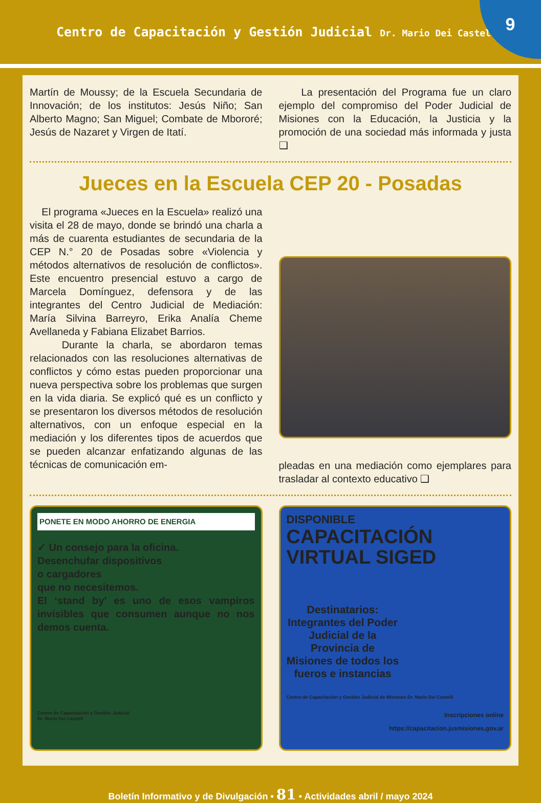Centro de Capacitación y Gestión Judicial Dr. Mario Dei Castelli
9
Martín de Moussy; de la Escuela Secundaria de Innovación; de los institutos: Jesús Niño; San Alberto Magno; San Miguel; Combate de Mbororé; Jesús de Nazaret y Virgen de Itatí.
La presentación del Programa fue un claro ejemplo del compromiso del Poder Judicial de Misiones con la Educación, la Justicia y la promoción de una sociedad más informada y justa ❑
Jueces en la Escuela CEP 20 - Posadas
El programa «Jueces en la Escuela» realizó una visita el 28 de mayo, donde se brindó una charla a más de cuarenta estudiantes de secundaria de la CEP N.° 20 de Posadas sobre «Violencia y métodos alternativos de resolución de conflictos». Este encuentro presencial estuvo a cargo de Marcela Domínguez, defensora y de las integrantes del Centro Judicial de Mediación: María Silvina Barreyro, Erika Analía Cheme Avellaneda y Fabiana Elizabet Barrios.
Durante la charla, se abordaron temas relacionados con las resoluciones alternativas de conflictos y cómo estas pueden proporcionar una nueva perspectiva sobre los problemas que surgen en la vida diaria. Se explicó qué es un conflicto y se presentaron los diversos métodos de resolución alternativos, con un enfoque especial en la mediación y los diferentes tipos de acuerdos que se pueden alcanzar enfatizando algunas de las técnicas de comunicación em-
pleadas en una mediación como ejemplares para trasladar al contexto educativo ❑
PONETE EN MODO AHORRO DE ENERGIA
✓ Un consejo para la oficina.
Desenchufar dispositivos
o cargadores
que no necesitemos.
El ‘stand by’ es uno de esos vampiros invisibles que consumen aunque no nos demos cuenta.
Centro de Capacitación y Gestión Judicial
Dr. Mario Dei Castelli
DISPONIBLE
CAPACITACIÓN
VIRTUAL SIGED
Destinatarios:
Integrantes del Poder Judicial de la Provincia de Misiones de todos los fueros e instancias
Centro de Capacitación y Gestión Judicial de Misiones Dr. Mario Dei Castelli
Inscripciones online
https://capacitacion.jusmisiones.gov.ar
Boletín Informativo y de Divulgación • 81 • Actividades abril / mayo 2024